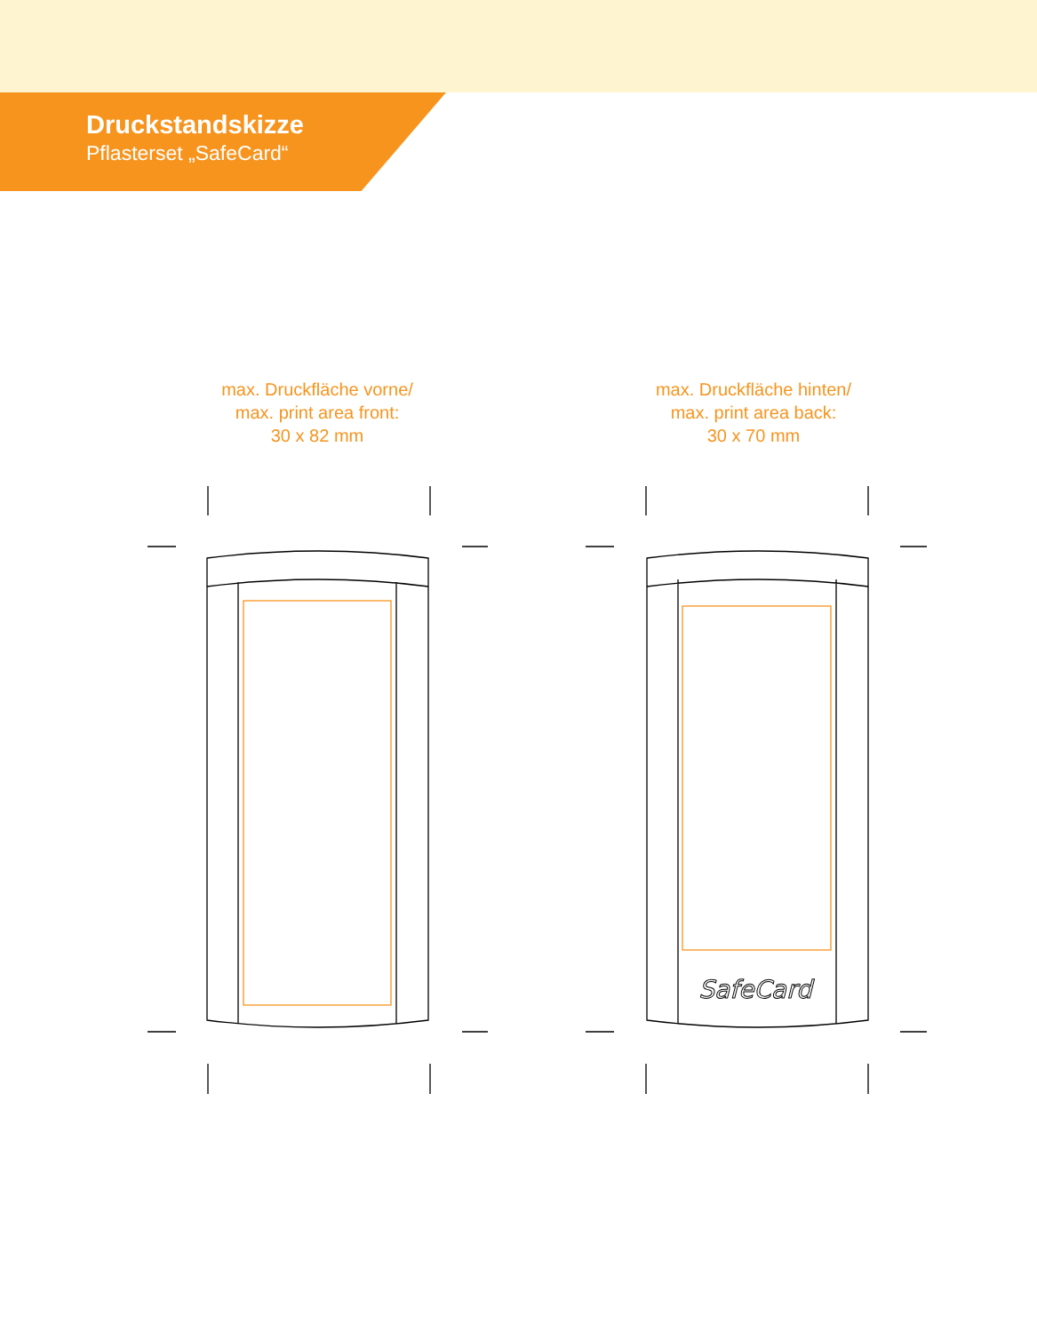Druckstandskizze
Pflasterset „SafeCard“
max. Druckfläche vorne/
max. print area front:
30 x 82 mm
max. Druckfläche hinten/
max. print area back:
30 x 70 mm
SafeCard